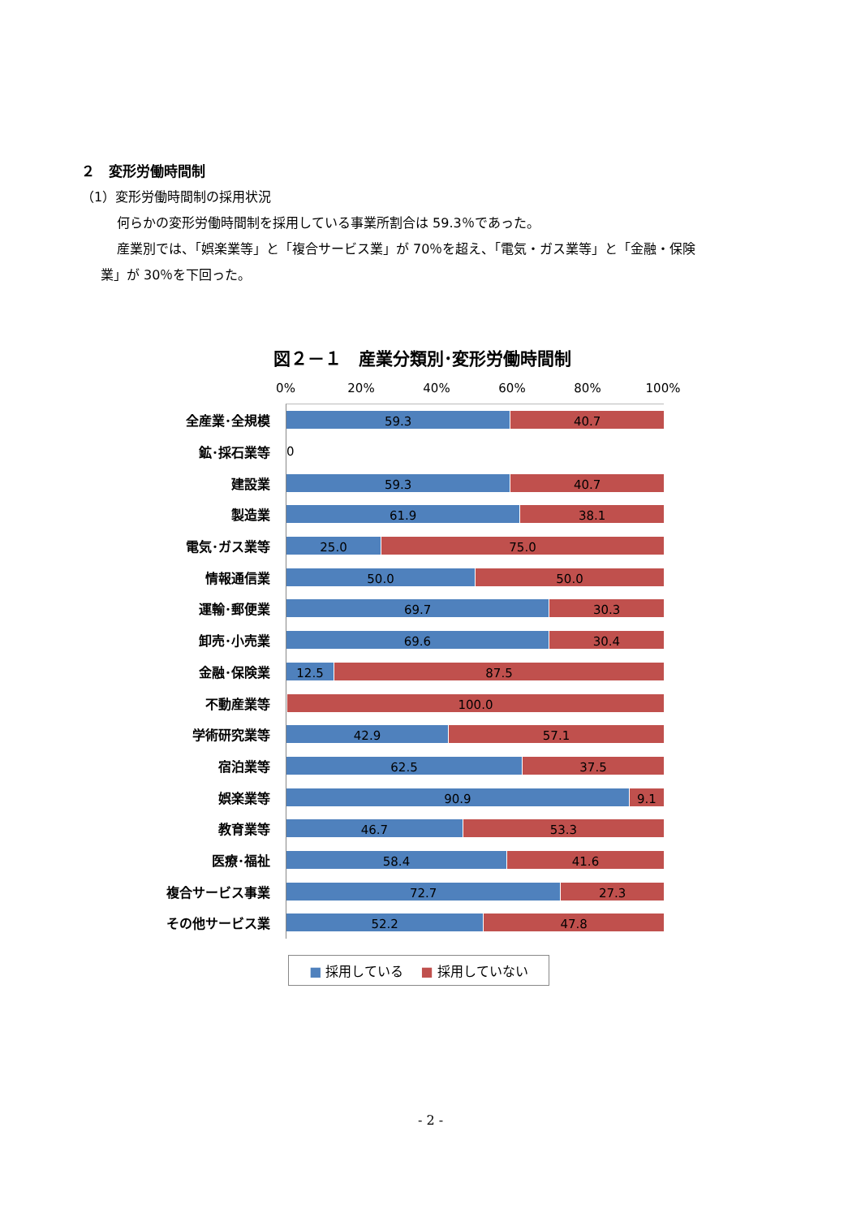２　変形労働時間制
（1）変形労働時間制の採用状況
何らかの変形労働時間制を採用している事業所割合は 59.3％であった。
産業別では、「娯楽業等」と「複合サービス業」が 70％を超え、「電気・ガス業等」と「金融・保険
業」が 30％を下回った。
図２－１　産業分類別･変形労働時間制
0% 20% 40% 60% 80% 100%
全産業･全規模
59.3 40.7
鉱･採石業等 0
建設業
59.3 40.7
製造業
61.9 38.1
電気･ガス業等
25.0 75.0
情報通信業
50.0 50.0
運輸･郵便業
69.7 30.3
卸売･小売業
69.6 30.4
金融･保険業
12.5 87.5
不動産業等
100.0
学術研究業等
42.9 57.1
宿泊業等
62.5 37.5
娯楽業等
90.9 9.1
教育業等
46.7 53.3
医療･福祉
58.4 41.6
複合サービス事業
72.7 27.3
その他サービス業
52.2 47.8
■ 採用している　 ■ 採用していない
- 2 -